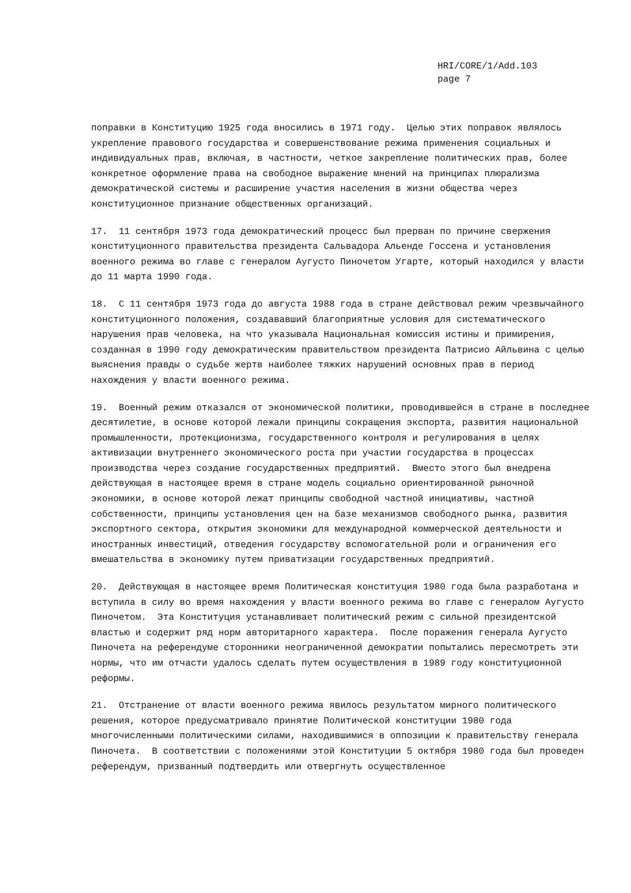HRI/CORE/1/Add.103
page 7
поправки в Конституцию 1925 года вносились в 1971 году. Целью этих поправок являлось укрепление правового государства и совершенствование режима применения социальных и индивидуальных прав, включая, в частности, четкое закрепление политических прав, более конкретное оформление права на свободное выражение мнений на принципах плюрализма демократической системы и расширение участия населения в жизни общества через конституционное признание общественных организаций.
17. 11 сентября 1973 года демократический процесс был прерван по причине свержения конституционного правительства президента Сальвадора Альенде Госсена и установления военного режима во главе с генералом Аугусто Пиночетом Угарте, который находился у власти до 11 марта 1990 года.
18. С 11 сентября 1973 года до августа 1988 года в стране действовал режим чрезвычайного конституционного положения, создававший благоприятные условия для систематического нарушения прав человека, на что указывала Национальная комиссия истины и примирения, созданная в 1990 году демократическим правительством президента Патрисио Айльвина с целью выяснения правды о судьбе жертв наиболее тяжких нарушений основных прав в период нахождения у власти военного режима.
19. Военный режим отказался от экономической политики, проводившейся в стране в последнее десятилетие, в основе которой лежали принципы сокращения экспорта, развития национальной промышленности, протекционизма, государственного контроля и регулирования в целях активизации внутреннего экономического роста при участии государства в процессах производства через создание государственных предприятий. Вместо этого был внедрена действующая в настоящее время в стране модель социально ориентированной рыночной экономики, в основе которой лежат принципы свободной частной инициативы, частной собственности, принципы установления цен на базе механизмов свободного рынка, развития экспортного сектора, открытия экономики для международной коммерческой деятельности и иностранных инвестиций, отведения государству вспомогательной роли и ограничения его вмешательства в экономику путем приватизации государственных предприятий.
20. Действующая в настоящее время Политическая конституция 1980 года была разработана и вступила в силу во время нахождения у власти военного режима во главе с генералом Аугусто Пиночетом. Эта Конституция устанавливает политический режим с сильной президентской властью и содержит ряд норм авторитарного характера. После поражения генерала Аугусто Пиночета на референдуме сторонники неограниченной демократии попытались пересмотреть эти нормы, что им отчасти удалось сделать путем осуществления в 1989 году конституционной реформы.
21. Отстранение от власти военного режима явилось результатом мирного политического решения, которое предусматривало принятие Политической конституции 1980 года многочисленными политическими силами, находившимися в оппозиции к правительству генерала Пиночета. В соответствии с положениями этой Конституции 5 октября 1980 года был проведен референдум, призванный подтвердить или отвергнуть осуществленное